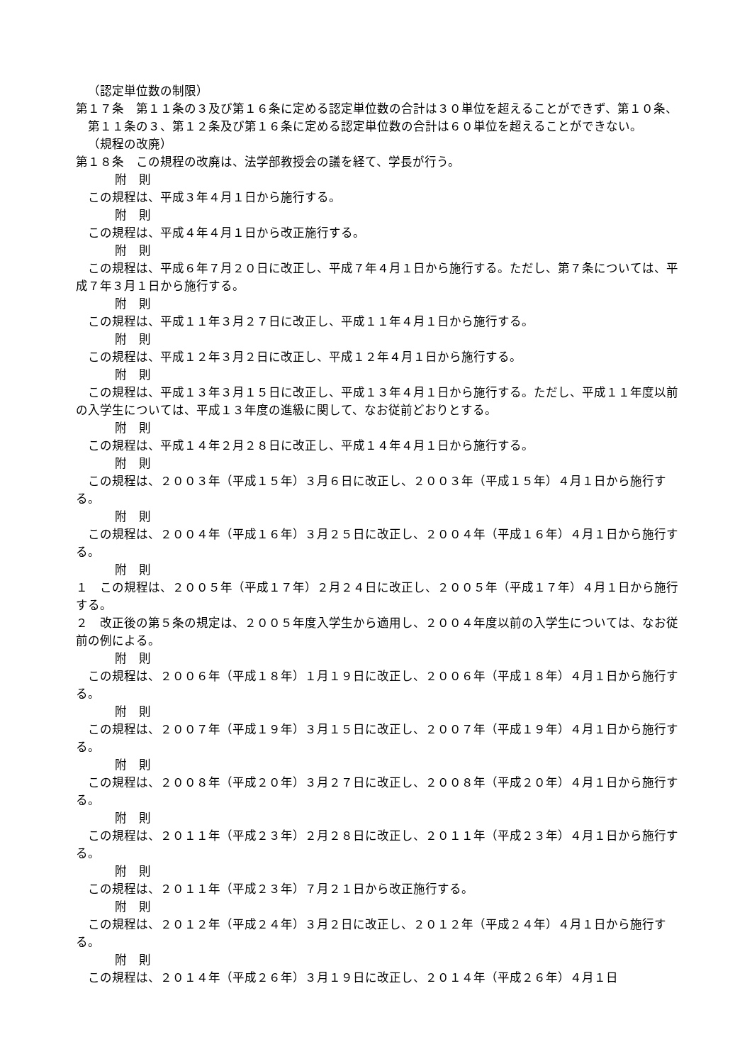（認定単位数の制限）
第１７条　第１１条の３及び第１６条に定める認定単位数の合計は３０単位を超えることができず、第１０条、第１１条の３、第１２条及び第１６条に定める認定単位数の合計は６０単位を超えることができない。
（規程の改廃）
第１８条　この規程の改廃は、法学部教授会の議を経て、学長が行う。
附　則
この規程は、平成３年４月１日から施行する。
附　則
この規程は、平成４年４月１日から改正施行する。
附　則
この規程は、平成６年７月２０日に改正し、平成７年４月１日から施行する。ただし、第７条については、平成７年３月１日から施行する。
附　則
この規程は、平成１１年３月２７日に改正し、平成１１年４月１日から施行する。
附　則
この規程は、平成１２年３月２日に改正し、平成１２年４月１日から施行する。
附　則
この規程は、平成１３年３月１５日に改正し、平成１３年４月１日から施行する。ただし、平成１１年度以前の入学生については、平成１３年度の進級に関して、なお従前どおりとする。
附　則
この規程は、平成１４年２月２８日に改正し、平成１４年４月１日から施行する。
附　則
この規程は、２００３年（平成１５年）３月６日に改正し、２００３年（平成１５年）４月１日から施行する。
附　則
この規程は、２００４年（平成１６年）３月２５日に改正し、２００４年（平成１６年）４月１日から施行する。
附　則
１　この規程は、２００５年（平成１７年）２月２４日に改正し、２００５年（平成１７年）４月１日から施行する。
２　改正後の第５条の規定は、２００５年度入学生から適用し、２００４年度以前の入学生については、なお従前の例による。
附　則
この規程は、２００６年（平成１８年）１月１９日に改正し、２００６年（平成１８年）４月１日から施行する。
附　則
この規程は、２００７年（平成１９年）３月１５日に改正し、２００７年（平成１９年）４月１日から施行する。
附　則
この規程は、２００８年（平成２０年）３月２７日に改正し、２００８年（平成２０年）４月１日から施行する。
附　則
この規程は、２０１１年（平成２３年）２月２８日に改正し、２０１１年（平成２３年）４月１日から施行する。
附　則
この規程は、２０１１年（平成２３年）７月２１日から改正施行する。
附　則
この規程は、２０１２年（平成２４年）３月２日に改正し、２０１２年（平成２４年）４月１日から施行する。
附　則
この規程は、２０１４年（平成２６年）３月１９日に改正し、２０１４年（平成２６年）４月１日